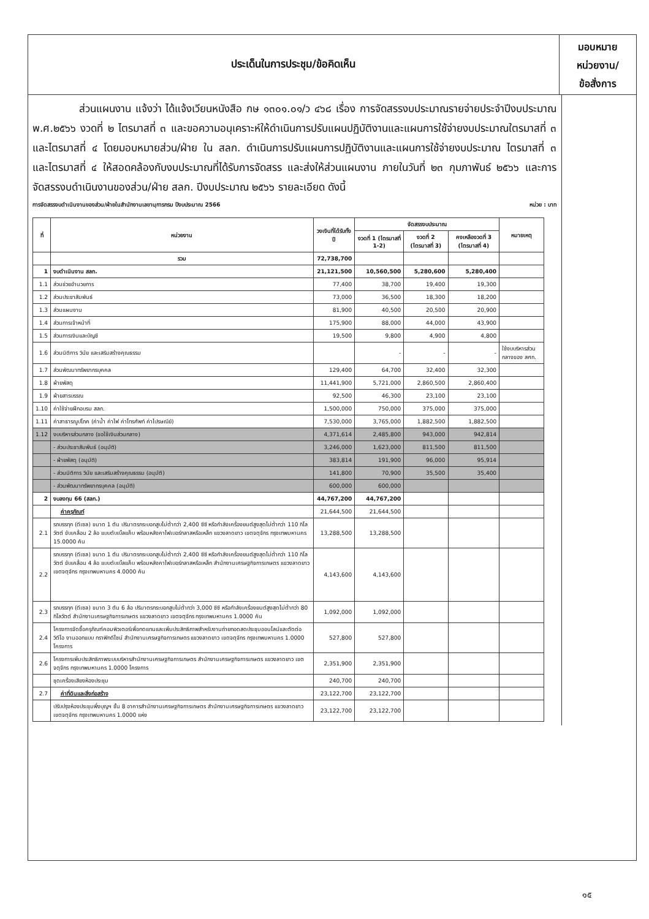ประเด็นในการประชุม/ข้อคิดเห็น
มอบหมาย
หน่วยงาน/
ข้อสั่งการ
ส่วนแผนงาน แจ้งว่า ได้แจ้งเวียนหนังสือ กษ ๑๓๐๑.๐๑/ว ๔๖๘ เรื่อง การจัดสรรงบประมาณรายจ่ายประจำปีงบประมาณ พ.ศ.๒๕๖๖ งวดที่ ๒ ไตรมาสที่ ๓ และขอความอนุเคราะห์ให้ดำเนินการปรับแผนปฏิบัติงานและแผนการใช้จ่ายงบประมาณใตรมาสที่ ๓ และไตรมาสที่ ๔ โดยมอบหมายส่วน/ฝ่าย ใน สลก. ดำเนินการปรับแผนการปฏิบัติงานและแผนการใช้จ่ายงบประมาณ ไตรมาสที่ ๓ และไตรมาสที่ ๔ ให้สอดคล้องกับงบประมาณที่ได้รับการจัดสรร และส่งให้ส่วนแผนงาน ภายในวันที่ ๒๓ กุมภาพันธ์ ๒๕๖๖ และการจัดสรรงบดำเนินงานของส่วน/ฝ่าย สลก. ปีงบประมาณ ๒๕๖๖ รายละเอียด ดังนี้
การจัดสรรงบดำเนินงานของส่วน/ฝ่ายในสำนักงานเลขานุการกรม ปีงบประมาณ 2566 หน่วย : บาท
| ที่ | หน่วยงาน | วงเงินที่ได้รับทั้งปี | จัดสรรงบประมาณ | | | หมายเหตุ |
| --- | --- | --- | --- | --- | --- | --- |
| | | | งวดที่ 1 (ไตรมาสที่ 1-2) | งวดที่ 2 (ไตรมาสที่ 3) | คงเหลืองวดที่ 3 (ไตรมาสที่ 4) | |
| | รวม | 72,738,700 | | | | |
| 1 | งบดำเนินงาน สลก. | 21,121,500 | 10,560,500 | 5,280,600 | 5,280,400 | |
| 1.1 | ส่วนช่วยอำนวยการ | 77,400 | 38,700 | 19,400 | 19,300 | |
| 1.2 | ส่วนประชาสัมพันธ์ | 73,000 | 36,500 | 18,300 | 18,200 | |
| 1.3 | ส่วนแผนงาน | 81,900 | 40,500 | 20,500 | 20,900 | |
| 1.4 | ส่วนการเจ้าหน้าที่ | 175,900 | 88,000 | 44,000 | 43,900 | |
| 1.5 | ส่วนการเงินและบัญชี | 19,500 | 9,800 | 4,900 | 4,800 | |
| 1.6 | ส่วนนิติการ วินัย และเสริมสร้างคุณธรรม | | - | - | - | ใช้งบบริหารส่วนกลางของ สศก. |
| 1.7 | ส่วนพัฒนาทรัพยากรบุคคล | 129,400 | 64,700 | 32,400 | 32,300 | |
| 1.8 | ฝ่ายพัสดุ | 11,441,900 | 5,721,000 | 2,860,500 | 2,860,400 | |
| 1.9 | ฝ่ายสารบรรณ | 92,500 | 46,300 | 23,100 | 23,100 | |
| 1.10 | ค่าใช้จ่ายฝึกอบรม สลก. | 1,500,000 | 750,000 | 375,000 | 375,000 | |
| 1.11 | ค่าสาธารณูปโภค (ค่าน้ำ ค่าไฟ ค่าโทรศัพท์ ค่าไปรษณีย์) | 7,530,000 | 3,765,000 | 1,882,500 | 1,882,500 | |
| 1.12 | งบบริหารส่วนกลาง (ขอใช้เงินส่วนกลาง) | 4,371,614 | 2,485,800 | 943,000 | 942,814 | |
| | - ส่วนประชาสัมพันธ์ (อนุมัติ) | 3,246,000 | 1,623,000 | 811,500 | 811,500 | |
| | - ฝ่ายพัสดุ (อนุมัติ) | 383,814 | 191,900 | 96,000 | 95,914 | |
| | - ส่วนนิติการ วินัย และเสริมสร้างคุณธรรม (อนุมัติ) | 141,800 | 70,900 | 35,500 | 35,400 | |
| | - ส่วนพัฒนาทรัพยากรบุคคล (อนุมัติ) | 600,000 | 600,000 | | | |
| 2 | งบลงทุน 66 (สลก.) | 44,767,200 | 44,767,200 | | | |
| | ค่าครุภัณฑ์ | 21,644,500 | 21,644,500 | | | |
| 2.1 | รถบรรทุก (ดีเซล) ขนาด 1 ตัน ปริมาตรกระบอกสูบไม่ต่ำกว่า 2,400 ซีซี หรือกำลังเครื่องยนต์สูงสุดไม่ต่ำกว่า 110 กิโลวัตต์ ขับเคลื่อน 2 ล้อ แบบดับเบิ้ลแค็บ พร้อมหลังคาไฟเบอร์กลาสหรือเหล็ก แขวงลาดยาว เขตจตุจักร กรุงเทพมหานคร 15.0000 คัน | 13,288,500 | 13,288,500 | | | |
| 2.2 | รถบรรทุก (ดีเซล) ขนาด 1 ตัน ปริมาตรกระบอกสูบไม่ต่ำกว่า 2,400 ซีซี หรือกำลังเครื่องยนต์สูงสุดไม่ต่ำกว่า 110 กิโลวัตต์ ขับเคลื่อน 4 ล้อ แบบดับเบิ้ลแค็บ พร้อมหลังคาไฟเบอร์กลาสหรือเหล็ก สำนักงานเศรษฐกิจการเกษตร แขวงลาดยาว เขตจตุจักร กรุงเทพมหานคร 4.0000 คัน | 4,143,600 | 4,143,600 | | | |
| 2.3 | รถบรรทุก (ดีเซล) ขนาด 3 ตัน 6 ล้อ ปริมาตรกระบอกสูบไม่ต่ำกว่า 3,000 ซีซี หรือกำลังเครื่องยนต์สูงสุดไม่ต่ำกว่า 80 กิโลวัตต์ สำนักงานเศรษฐกิจการเกษตร แขวงลาดยาว เขตจตุจักร กรุงเทพมหานคร 1.0000 คัน | 1,092,000 | 1,092,000 | | | |
| 2.4 | โครงการจัดซื้อครุภัณฑ์คอมพิวเตอร์เพื่อทดแทนและเพิ่มประสิทธิภาพสำหรับงานถ่ายทอดสดประชุมออนไลน์และตัดต่อวิดีโอ งานออกแบบ กราฟิกดีไซน์ สำนักงานเศรษฐกิจการเกษตร แขวงลาดยาว เขตจตุจักร กรุงเทพมหานคร 1.0000 โครงการ | 527,800 | 527,800 | | | |
| 2.6 | โครงการเพิ่มประสิทธิภาพระบบบริหารสำนักงานเศรษฐกิจการเกษตร สำนักงานเศรษฐกิจการเกษตร แขวงลาดยาว เขตจตุจักร กรุงเทพมหานคร 1.0000 โครงการ | 2,351,900 | 2,351,900 | | | |
| | ชุดเครื่องเสียงห้องประชุม | 240,700 | 240,700 | | | |
| 2.7 | ค่าที่ดินและสิ่งก่อสร้าง | 23,122,700 | 23,122,700 | | | |
| | ปรับปรุงห้องประชุมพึ่งบุญฯ ชั้น 8 อาคารสำนักงานเศรษฐกิจการเกษตร สำนักงานเศรษฐกิจการเกษตร แขวงลาดยาว เขตจตุจักร กรุงเทพมหานคร 1.0000 แห่ง | 23,122,700 | 23,122,700 | | | |
๑๕